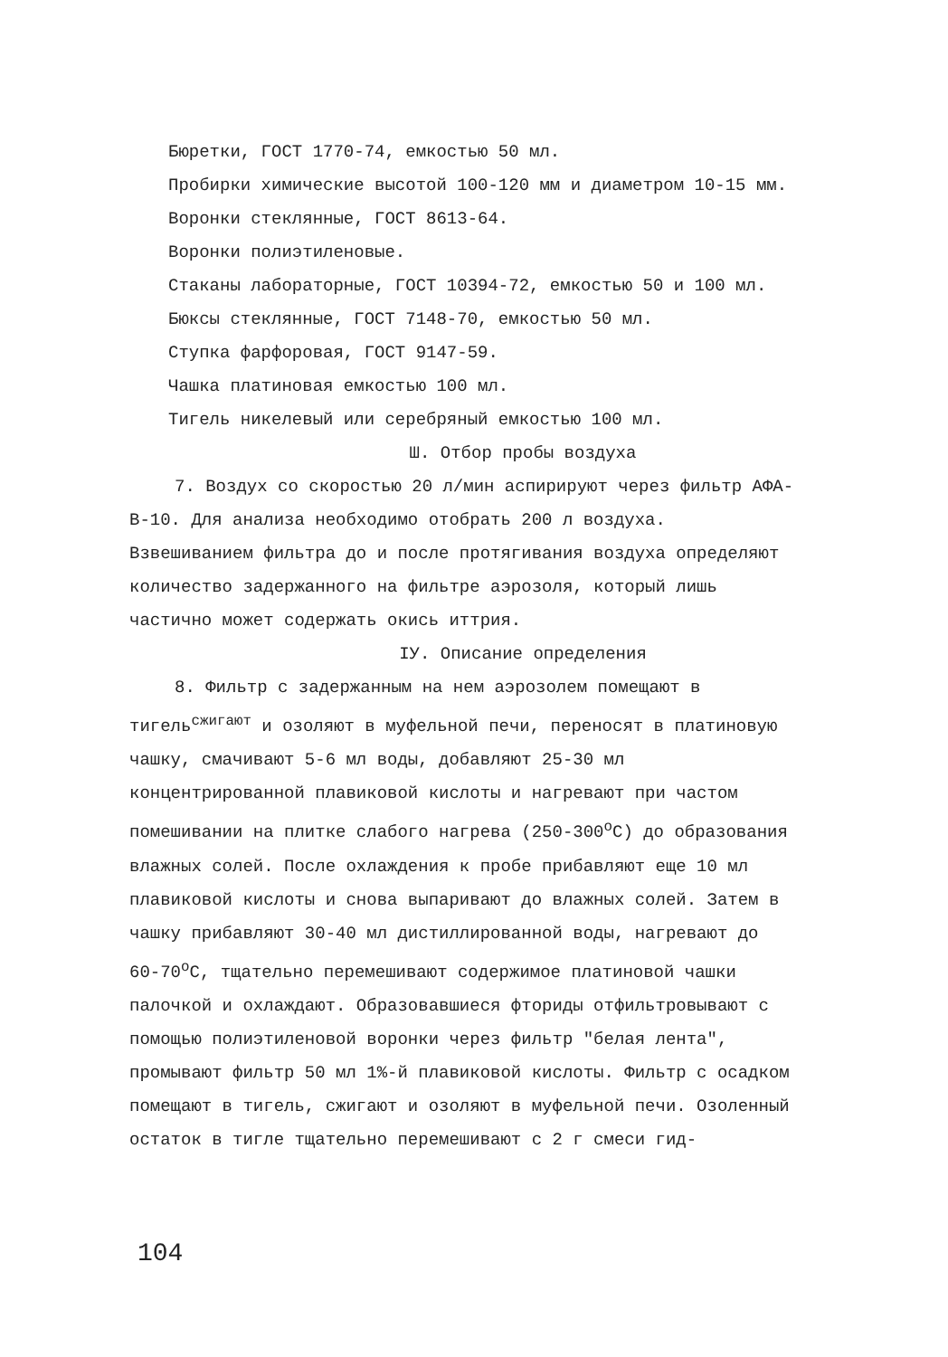Бюретки, ГОСТ 1770-74, емкостью 50 мл.
Пробирки химические высотой 100-120 мм и диаметром 10-15 мм.
Воронки стеклянные, ГОСТ 8613-64.
Воронки полиэтиленовые.
Стаканы лабораторные, ГОСТ 10394-72, емкостью 50 и 100 мл.
Бюксы стеклянные, ГОСТ 7148-70, емкостью 50 мл.
Ступка фарфоровая, ГОСТ 9147-59.
Чашка платиновая емкостью 100 мл.
Тигель никелевый или серебряный емкостью 100 мл.
Ш. Отбор пробы воздуха
7. Воздух со скоростью 20 л/мин аспирируют через фильтр АФА-В-10. Для анализа необходимо отобрать 200 л воздуха. Взвешиванием фильтра до и после протягивания воздуха определяют количество задержанного на фильтре аэрозоля, который лишь частично может содержать окись иттрия.
IУ. Описание определения
8. Фильтр с задержанным на нем аэрозолем помещают в тигель<sup>сжигают</sup> и озоляют в муфельной печи, переносят в платиновую чашку, смачивают 5-6 мл воды, добавляют 25-30 мл концентрированной плавиковой кислоты и нагревают при частом помешивании на плитке слабого нагрева (250-300<sup>о</sup>С) до образования влажных солей. После охлаждения к пробе прибавляют еще 10 мл плавиковой кислоты и снова выпаривают до влажных солей. Затем в чашку прибавляют 30-40 мл дистиллированной воды, нагревают до 60-70<sup>о</sup>С, тщательно перемешивают содержимое платиновой чашки палочкой и охлаждают. Образовавшиеся фториды отфильтровывают с помощью полиэтиленовой воронки через фильтр "белая лента", промывают фильтр 50 мл 1%-й плавиковой кислоты. Фильтр с осадком помещают в тигель, сжигают и озоляют в муфельной печи. Озоленный остаток в тигле тщательно перемешивают с 2 г смеси гид-
104